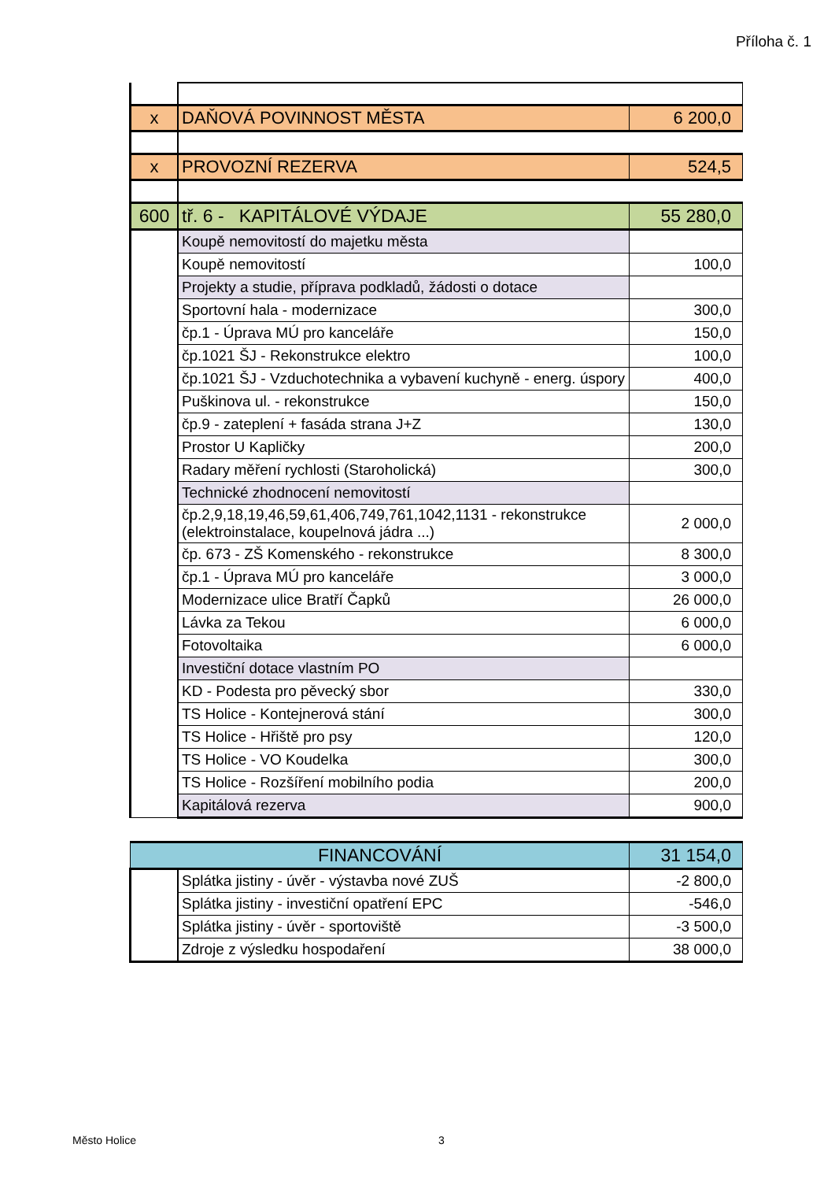Příloha č. 1
| x | DAŇOVÁ POVINNOST MĚSTA | 6 200,0 |
| x | PROVOZNÍ REZERVA | 524,5 |
| 600 | tř. 6 - KAPITÁLOVÉ VÝDAJE | 55 280,0 |
| | Koupě nemovitostí do majetku města | |
| | Koupě nemovitostí | 100,0 |
| | Projekty a studie, příprava podkladů, žádosti o dotace | |
| | Sportovní hala - modernizace | 300,0 |
| | čp.1 - Úprava MÚ pro kanceláře | 150,0 |
| | čp.1021 ŠJ - Rekonstrukce elektro | 100,0 |
| | čp.1021 ŠJ - Vzduchotechnika a vybavení kuchyně - energ. úspory | 400,0 |
| | Puškinova ul. - rekonstrukce | 150,0 |
| | čp.9 - zateplení + fasáda strana J+Z | 130,0 |
| | Prostor U Kapličky | 200,0 |
| | Radary měření rychlosti (Staroholická) | 300,0 |
| | Technické zhodnocení nemovitostí | |
| | čp.2,9,18,19,46,59,61,406,749,761,1042,1131 - rekonstrukce (elektroinstalace, koupelnová jádra ...) | 2 000,0 |
| | čp. 673 - ZŠ Komenského - rekonstrukce | 8 300,0 |
| | čp.1 - Úprava MÚ pro kanceláře | 3 000,0 |
| | Modernizace ulice Bratří Čapků | 26 000,0 |
| | Lávka za Tekou | 6 000,0 |
| | Fotovoltaika | 6 000,0 |
| | Investiční dotace vlastním PO | |
| | KD - Podesta pro pěvecký sbor | 330,0 |
| | TS Holice - Kontejnerová stání | 300,0 |
| | TS Holice - Hřiště pro psy | 120,0 |
| | TS Holice - VO Koudelka | 300,0 |
| | TS Holice - Rozšíření mobilního podia | 200,0 |
| | Kapitálová rezerva | 900,0 |
| FINANCOVÁNÍ | | 31 154,0 |
| | Splátka jistiny - úvěr - výstavba nové ZUŠ | -2 800,0 |
| | Splátka jistiny - investiční opatření EPC | -546,0 |
| | Splátka jistiny - úvěr - sportoviště | -3 500,0 |
| | Zdroje z výsledku hospodaření | 38 000,0 |
Město Holice 3